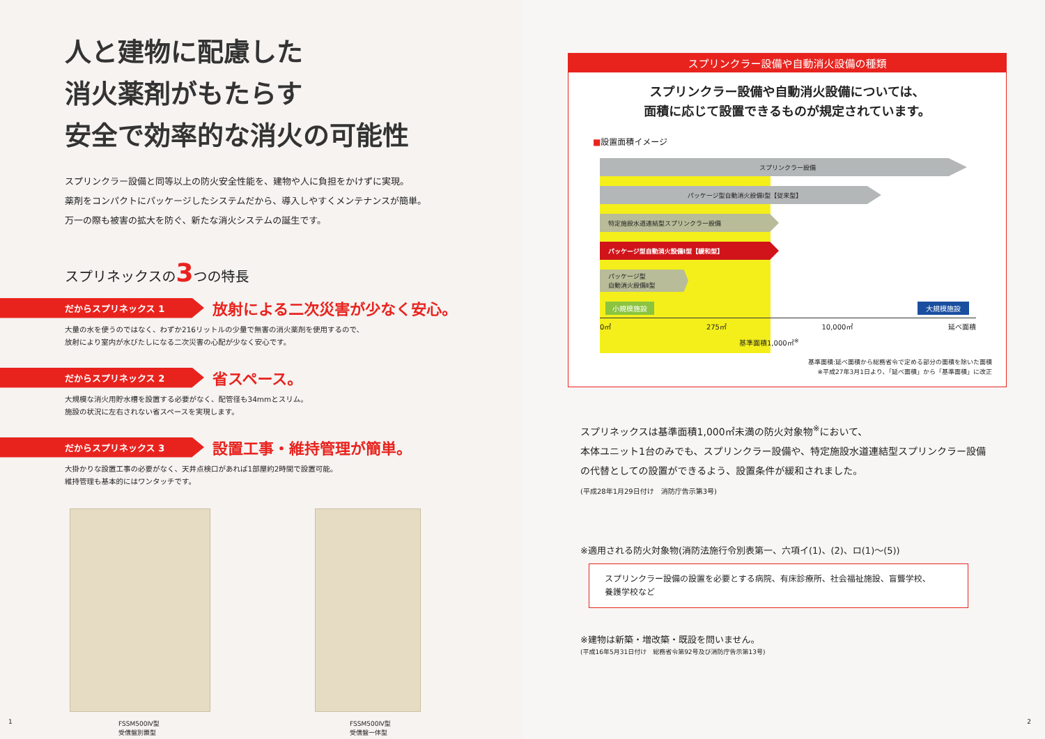人と建物に配慮した
消火薬剤がもたらす
安全で効率的な消火の可能性
スプリンクラー設備と同等以上の防火安全性能を、建物や人に負担をかけずに実現。
薬剤をコンパクトにパッケージしたシステムだから、導入しやすくメンテナンスが簡単。
万一の際も被害の拡大を防ぐ、新たな消火システムの誕生です。
スプリネックスの3つの特長
だからスプリネックス 1
放射による二次災害が少なく安心。
大量の水を使うのではなく、わずか216リットルの少量で無害の消火薬剤を使用するので、
放射により室内が水びたしになる二次災害の心配が少なく安心です。
だからスプリネックス 2
省スペース。
大規模な消火用貯水槽を設置する必要がなく、配管径も34mmとスリム。
施設の状況に左右されない省スペースを実現します。
だからスプリネックス 3
設置工事・維持管理が簡単。
大掛かりな設置工事の必要がなく、天井点検口があれば1部屋約2時間で設置可能。
維持管理も基本的にはワンタッチです。
FSSM500Ⅳ型
受信盤別置型
FSSM500Ⅳ型
受信盤一体型
1
スプリンクラー設備や自動消火設備の種類
スプリンクラー設備や自動消火設備については、
面積に応じて設置できるものが規定されています。
■設置面積イメージ
スプリンクラー設備
パッケージ型自動消火設備Ⅰ型【従来型】
特定施設水道連結型スプリンクラー設備
パッケージ型自動消火設備Ⅰ型【緩和型】
パッケージ型
自動消火設備Ⅱ型
小規模施設 大規模施設
0㎡ 275㎡ 10,000㎡ 延べ面積
基準面積1,000㎡<sup>※</sup>
基準面積:延べ面積から総務省令で定める部分の面積を除いた面積
※平成27年3月1日より、「延べ面積」から「基準面積」に改正
スプリネックスは基準面積1,000㎡未満の防火対象物<sup>※</sup>において、
本体ユニット1台のみでも、スプリンクラー設備や、特定施設水道連結型スプリンクラー設備
の代替としての設置ができるよう、設置条件が緩和されました。
(平成28年1月29日付け　消防庁告示第3号)
※適用される防火対象物(消防法施行令別表第一、六項イ(1)、(2)、ロ(1)～(5))
スプリンクラー設備の設置を必要とする病院、有床診療所、社会福祉施設、盲聾学校、
養護学校など
※建物は新築・増改築・既設を問いません。
(平成16年5月31日付け　総務省令第92号及び消防庁告示第13号)
2